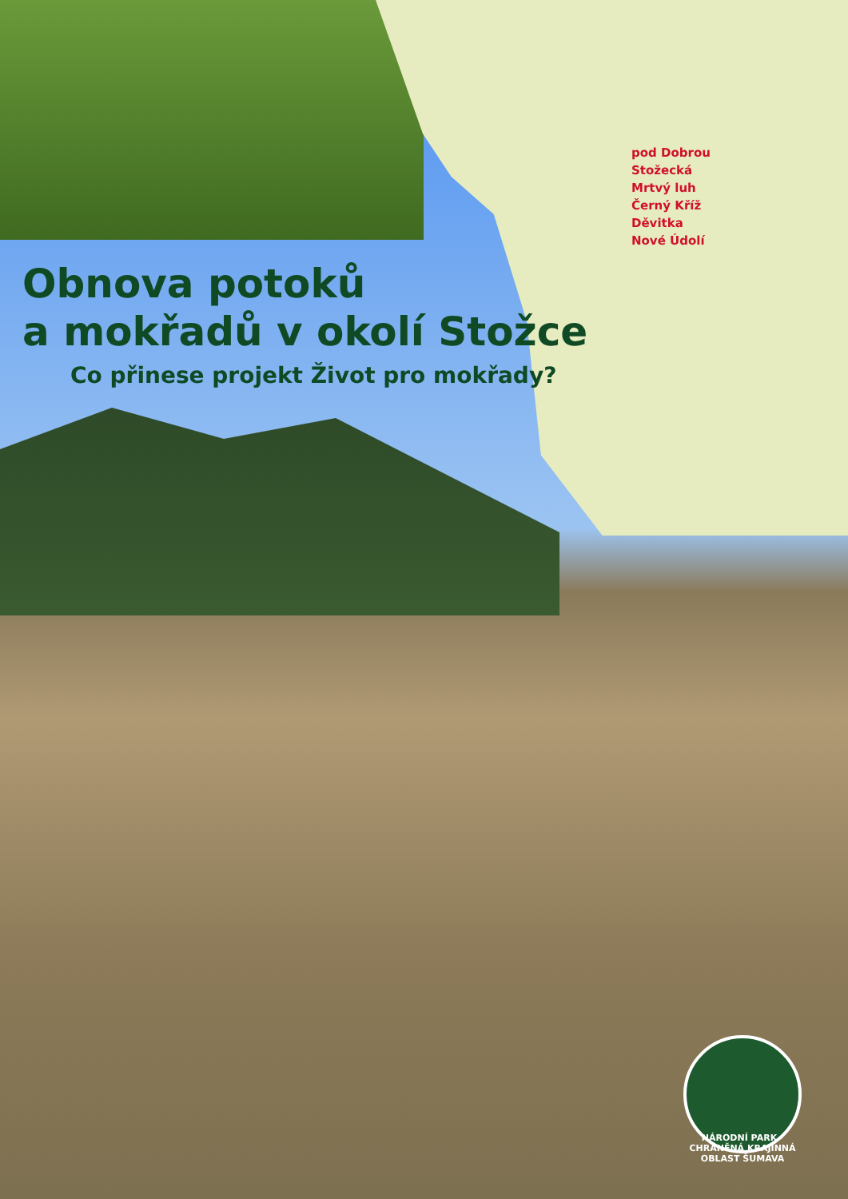pod Dobrou
Stožecká
Mrtvý luh
Černý Kříž
Děvitka
Nové Údolí
Obnova potoků
a mokřadů v okolí Stožce
Co přinese projekt Život pro mokřady?
NÁRODNÍ PARK · CHRÁNĚNÁ KRAJINNÁ OBLAST ŠUMAVA